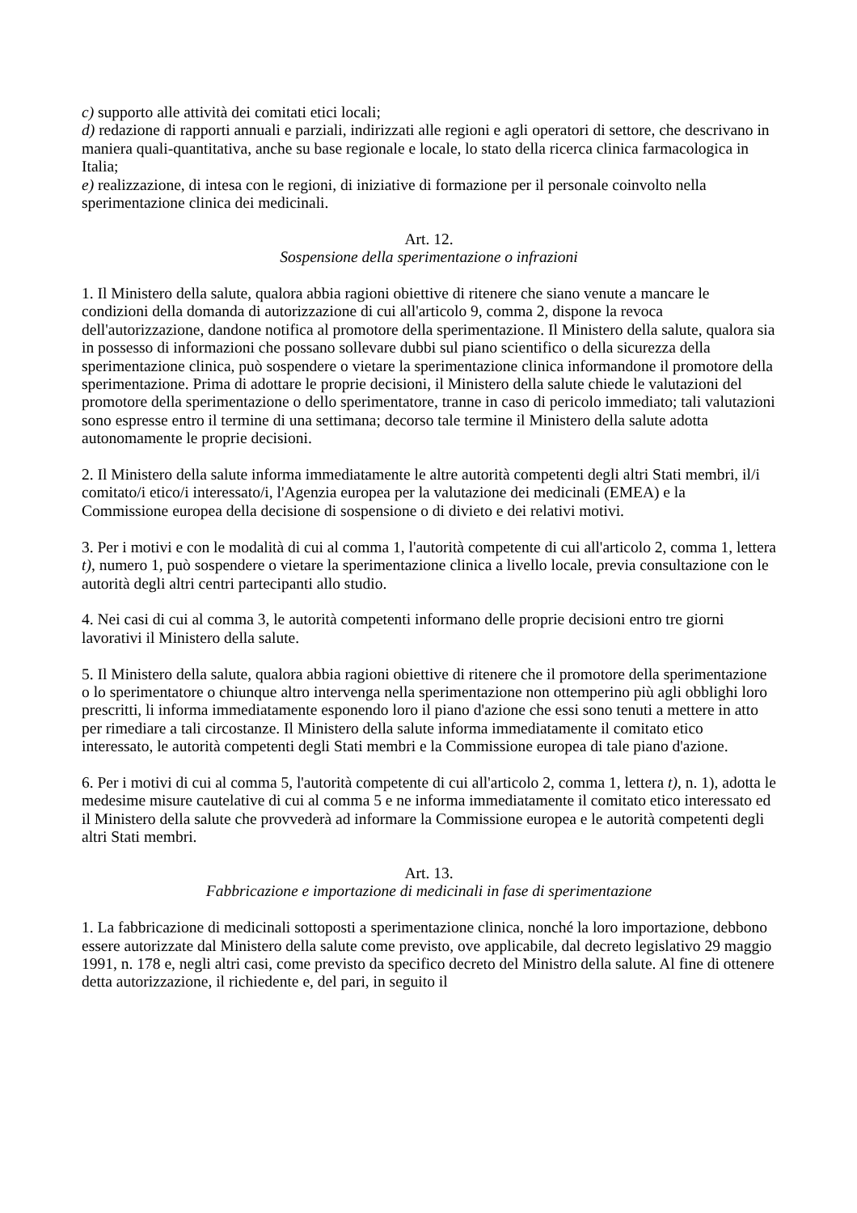c) supporto alle attività dei comitati etici locali;
d) redazione di rapporti annuali e parziali, indirizzati alle regioni e agli operatori di settore, che descrivano in maniera quali-quantitativa, anche su base regionale e locale, lo stato della ricerca clinica farmacologica in Italia;
e) realizzazione, di intesa con le regioni, di iniziative di formazione per il personale coinvolto nella sperimentazione clinica dei medicinali.
Art. 12.
Sospensione della sperimentazione o infrazioni
1. Il Ministero della salute, qualora abbia ragioni obiettive di ritenere che siano venute a mancare le condizioni della domanda di autorizzazione di cui all'articolo 9, comma 2, dispone la revoca dell'autorizzazione, dandone notifica al promotore della sperimentazione. Il Ministero della salute, qualora sia in possesso di informazioni che possano sollevare dubbi sul piano scientifico o della sicurezza della sperimentazione clinica, può sospendere o vietare la sperimentazione clinica informandone il promotore della sperimentazione. Prima di adottare le proprie decisioni, il Ministero della salute chiede le valutazioni del promotore della sperimentazione o dello sperimentatore, tranne in caso di pericolo immediato; tali valutazioni sono espresse entro il termine di una settimana; decorso tale termine il Ministero della salute adotta autonomamente le proprie decisioni.
2. Il Ministero della salute informa immediatamente le altre autorità competenti degli altri Stati membri, il/i comitato/i etico/i interessato/i, l'Agenzia europea per la valutazione dei medicinali (EMEA) e la Commissione europea della decisione di sospensione o di divieto e dei relativi motivi.
3. Per i motivi e con le modalità di cui al comma 1, l'autorità competente di cui all'articolo 2, comma 1, lettera t), numero 1, può sospendere o vietare la sperimentazione clinica a livello locale, previa consultazione con le autorità degli altri centri partecipanti allo studio.
4. Nei casi di cui al comma 3, le autorità competenti informano delle proprie decisioni entro tre giorni lavorativi il Ministero della salute.
5. Il Ministero della salute, qualora abbia ragioni obiettive di ritenere che il promotore della sperimentazione o lo sperimentatore o chiunque altro intervenga nella sperimentazione non ottemperino più agli obblighi loro prescritti, li informa immediatamente esponendo loro il piano d'azione che essi sono tenuti a mettere in atto per rimediare a tali circostanze. Il Ministero della salute informa immediatamente il comitato etico interessato, le autorità competenti degli Stati membri e la Commissione europea di tale piano d'azione.
6. Per i motivi di cui al comma 5, l'autorità competente di cui all'articolo 2, comma 1, lettera t), n. 1), adotta le medesime misure cautelative di cui al comma 5 e ne informa immediatamente il comitato etico interessato ed il Ministero della salute che provvederà ad informare la Commissione europea e le autorità competenti degli altri Stati membri.
Art. 13.
Fabbricazione e importazione di medicinali in fase di sperimentazione
1. La fabbricazione di medicinali sottoposti a sperimentazione clinica, nonché la loro importazione, debbono essere autorizzate dal Ministero della salute come previsto, ove applicabile, dal decreto legislativo 29 maggio 1991, n. 178 e, negli altri casi, come previsto da specifico decreto del Ministro della salute. Al fine di ottenere detta autorizzazione, il richiedente e, del pari, in seguito il